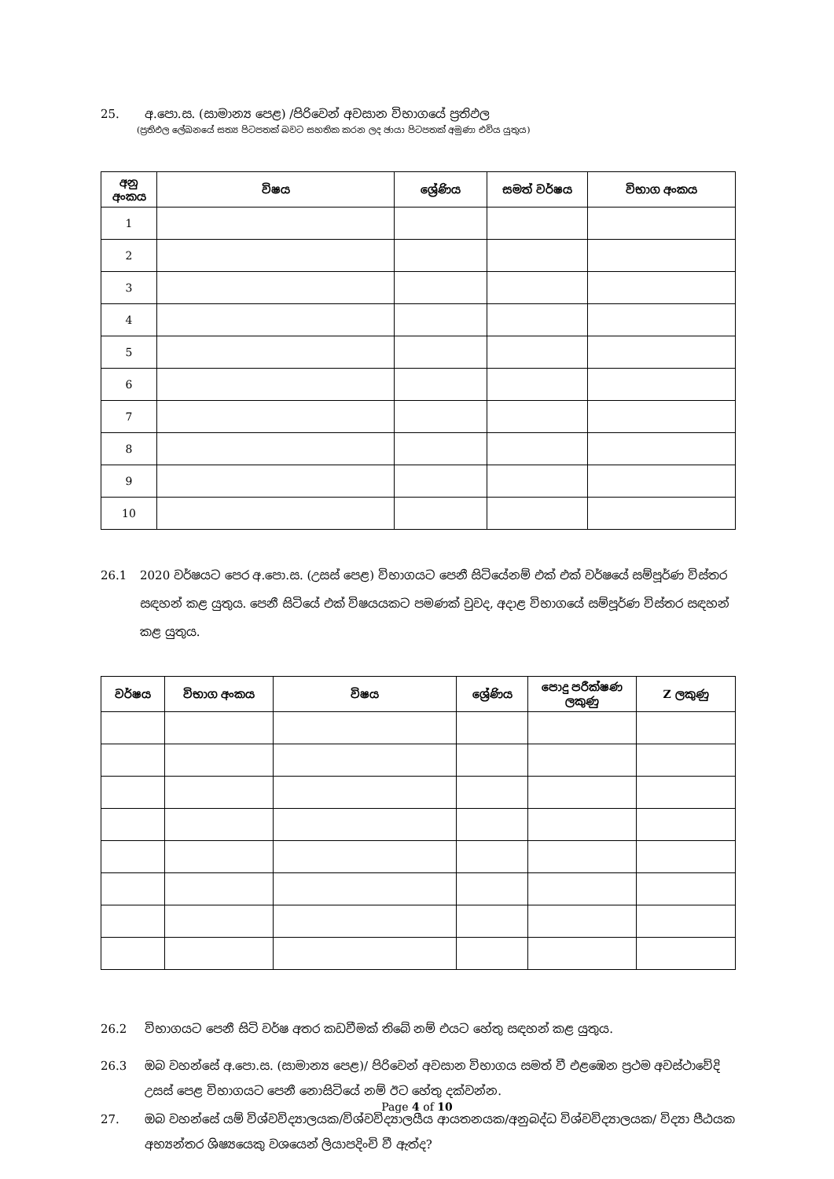25. අ.පො.ස. (සාමාන්‍ය පෙළ) /පිරිවෙන් අවසාන විභාගයේ ප්‍රතිඵල
(ප්‍රතිඵල ලේඛනයේ සත්‍ය පිටපතක් බවට සහතික කරන ලද ඡායා පිටපතක් අමුණා එවිය යුතුය)
| අනු අංකය | විෂය | ශ්‍රේණිය | සමත් වර්ෂය | විභාග අංකය |
| --- | --- | --- | --- | --- |
| 1 | | | | |
| 2 | | | | |
| 3 | | | | |
| 4 | | | | |
| 5 | | | | |
| 6 | | | | |
| 7 | | | | |
| 8 | | | | |
| 9 | | | | |
| 10 | | | | |
26.1 2020 වර්ෂයට පෙර අ.පො.ස. (උසස් පෙළ) විභාගයට පෙනී සිටියේනම් එක් එක් වර්ෂයේ සම්පූර්ණ විස්තර සඳහන් කළ යුතුය. පෙනී සිටියේ එක් විෂයයකට පමණක් වුවද, අදාළ විභාගයේ සම්පූර්ණ විස්තර සඳහන් කළ යුතුය.
| වර්ෂය | විභාග අංකය | විෂය | ශ්‍රේණිය | පොදු පරීක්ෂණ ලකුණු | Z ලකුණු |
| --- | --- | --- | --- | --- | --- |
26.2 විභාගයට පෙනී සිටි වර්ෂ අතර කඩවීමක් තිබේ නම් එයට හේතු සඳහන් කළ යුතුය.
26.3 ඔබ වහන්සේ අ.පො.ස. (සාමාන්‍ය පෙළ)/ පිරිවෙන් අවසාන විභාගය සමත් වී එළඹෙන ප්‍රථම අවස්ථාවේදි උසස් පෙළ විභාගයට පෙනී නොසිටියේ නම් ඊට හේතු දක්වන්න.
27. ඔබ වහන්සේ යම් විශ්වවිද්‍යාලයක/විශ්වවිද්‍යාලයීය ආයතනයක/අනුබද්ධ විශ්වවිද්‍යාලයක/ විද්‍යා පීඨයක අභ්‍යන්තර ශිෂ්‍යයෙකු වශයෙන් ලියාපදිංචි වී ඇත්ද?
Page 4 of 10